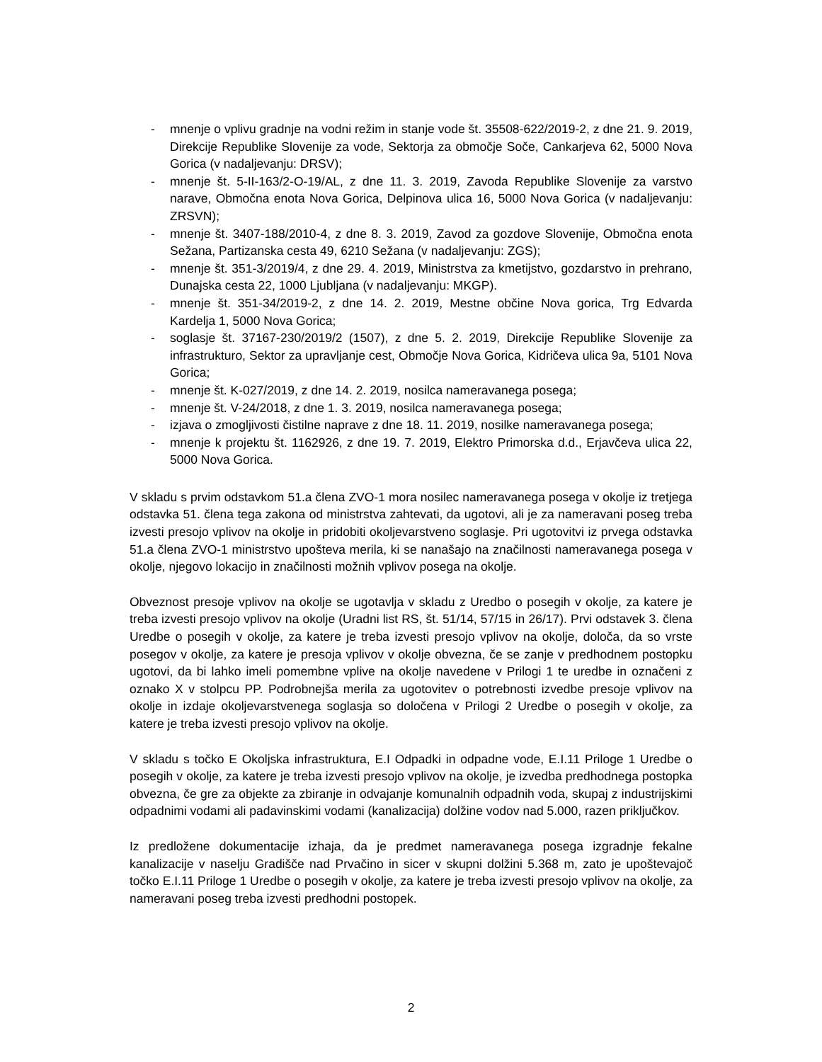- mnenje o vplivu gradnje na vodni režim in stanje vode št. 35508-622/2019-2, z dne 21. 9. 2019, Direkcije Republike Slovenije za vode, Sektorja za območje Soče, Cankarjeva 62, 5000 Nova Gorica (v nadaljevanju: DRSV);
- mnenje št. 5-II-163/2-O-19/AL, z dne 11. 3. 2019, Zavoda Republike Slovenije za varstvo narave, Območna enota Nova Gorica, Delpinova ulica 16, 5000 Nova Gorica (v nadaljevanju: ZRSVN);
- mnenje št. 3407-188/2010-4, z dne 8. 3. 2019, Zavod za gozdove Slovenije, Območna enota Sežana, Partizanska cesta 49, 6210 Sežana (v nadaljevanju: ZGS);
- mnenje št. 351-3/2019/4, z dne 29. 4. 2019, Ministrstva za kmetijstvo, gozdarstvo in prehrano, Dunajska cesta 22, 1000 Ljubljana (v nadaljevanju: MKGP).
- mnenje št. 351-34/2019-2, z dne 14. 2. 2019, Mestne občine Nova gorica, Trg Edvarda Kardelja 1, 5000 Nova Gorica;
- soglasje št. 37167-230/2019/2 (1507), z dne 5. 2. 2019, Direkcije Republike Slovenije za infrastrukturo, Sektor za upravljanje cest, Območje Nova Gorica, Kidričeva ulica 9a, 5101 Nova Gorica;
- mnenje št. K-027/2019, z dne 14. 2. 2019, nosilca nameravanega posega;
- mnenje št. V-24/2018, z dne 1. 3. 2019, nosilca nameravanega posega;
- izjava o zmogljivosti čistilne naprave z dne 18. 11. 2019, nosilke nameravanega posega;
- mnenje k projektu št. 1162926, z dne 19. 7. 2019, Elektro Primorska d.d., Erjavčeva ulica 22, 5000 Nova Gorica.
V skladu s prvim odstavkom 51.a člena ZVO-1 mora nosilec nameravanega posega v okolje iz tretjega odstavka 51. člena tega zakona od ministrstva zahtevati, da ugotovi, ali je za nameravani poseg treba izvesti presojo vplivov na okolje in pridobiti okoljevarstveno soglasje. Pri ugotovitvi iz prvega odstavka 51.a člena ZVO-1 ministrstvo upošteva merila, ki se nanašajo na značilnosti nameravanega posega v okolje, njegovo lokacijo in značilnosti možnih vplivov posega na okolje.
Obveznost presoje vplivov na okolje se ugotavlja v skladu z Uredbo o posegih v okolje, za katere je treba izvesti presojo vplivov na okolje (Uradni list RS, št. 51/14, 57/15 in 26/17). Prvi odstavek 3. člena Uredbe o posegih v okolje, za katere je treba izvesti presojo vplivov na okolje, določa, da so vrste posegov v okolje, za katere je presoja vplivov v okolje obvezna, če se zanje v predhodnem postopku ugotovi, da bi lahko imeli pomembne vplive na okolje navedene v Prilogi 1 te uredbe in označeni z oznako X v stolpcu PP. Podrobnejša merila za ugotovitev o potrebnosti izvedbe presoje vplivov na okolje in izdaje okoljevarstvenega soglasja so določena v Prilogi 2 Uredbe o posegih v okolje, za katere je treba izvesti presojo vplivov na okolje.
V skladu s točko E Okoljska infrastruktura, E.I Odpadki in odpadne vode, E.I.11 Priloge 1 Uredbe o posegih v okolje, za katere je treba izvesti presojo vplivov na okolje, je izvedba predhodnega postopka obvezna, če gre za objekte za zbiranje in odvajanje komunalnih odpadnih voda, skupaj z industrijskimi odpadnimi vodami ali padavinskimi vodami (kanalizacija) dolžine vodov nad 5.000, razen priključkov.
Iz predložene dokumentacije izhaja, da je predmet nameravanega posega izgradnje fekalne kanalizacije v naselju Gradišče nad Prvačino in sicer v skupni dolžini 5.368 m, zato je upoštevajoč točko E.I.11 Priloge 1 Uredbe o posegih v okolje, za katere je treba izvesti presojo vplivov na okolje, za nameravani poseg treba izvesti predhodni postopek.
2